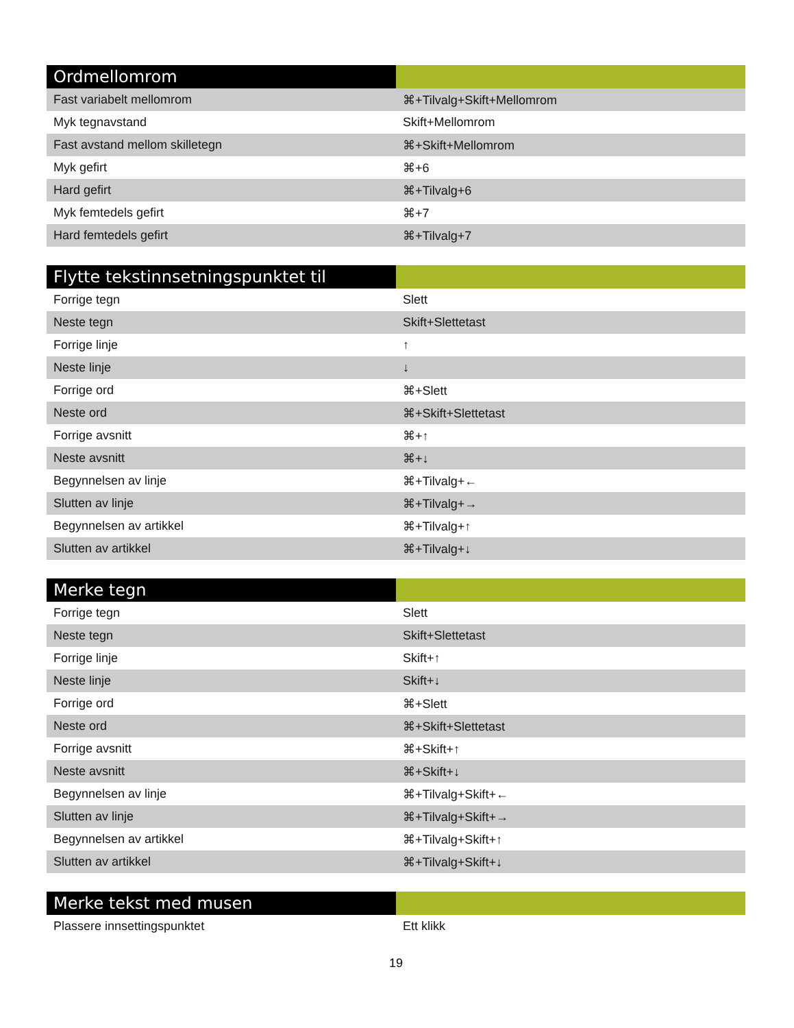| Ordmellomrom | |
| --- | --- |
| Fast variabelt mellomrom | ⌘+Tilvalg+Skift+Mellomrom |
| Myk tegnavstand | Skift+Mellomrom |
| Fast avstand mellom skilletegn | ⌘+Skift+Mellomrom |
| Myk gefirt | ⌘+6 |
| Hard gefirt | ⌘+Tilvalg+6 |
| Myk femtedels gefirt | ⌘+7 |
| Hard femtedels gefirt | ⌘+Tilvalg+7 |
| Flytte tekstinnsetningspunktet til | |
| --- | --- |
| Forrige tegn | Slett |
| Neste tegn | Skift+Slettetast |
| Forrige linje | ↑ |
| Neste linje | ↓ |
| Forrige ord | ⌘+Slett |
| Neste ord | ⌘+Skift+Slettetast |
| Forrige avsnitt | ⌘+↑ |
| Neste avsnitt | ⌘+↓ |
| Begynnelsen av linje | ⌘+Tilvalg+← |
| Slutten av linje | ⌘+Tilvalg+→ |
| Begynnelsen av artikkel | ⌘+Tilvalg+↑ |
| Slutten av artikkel | ⌘+Tilvalg+↓ |
| Merke tegn | |
| --- | --- |
| Forrige tegn | Slett |
| Neste tegn | Skift+Slettetast |
| Forrige linje | Skift+↑ |
| Neste linje | Skift+↓ |
| Forrige ord | ⌘+Slett |
| Neste ord | ⌘+Skift+Slettetast |
| Forrige avsnitt | ⌘+Skift+↑ |
| Neste avsnitt | ⌘+Skift+↓ |
| Begynnelsen av linje | ⌘+Tilvalg+Skift+← |
| Slutten av linje | ⌘+Tilvalg+Skift+→ |
| Begynnelsen av artikkel | ⌘+Tilvalg+Skift+↑ |
| Slutten av artikkel | ⌘+Tilvalg+Skift+↓ |
| Merke tekst med musen | |
| --- | --- |
| Plassere innsettingspunktet | Ett klikk |
19